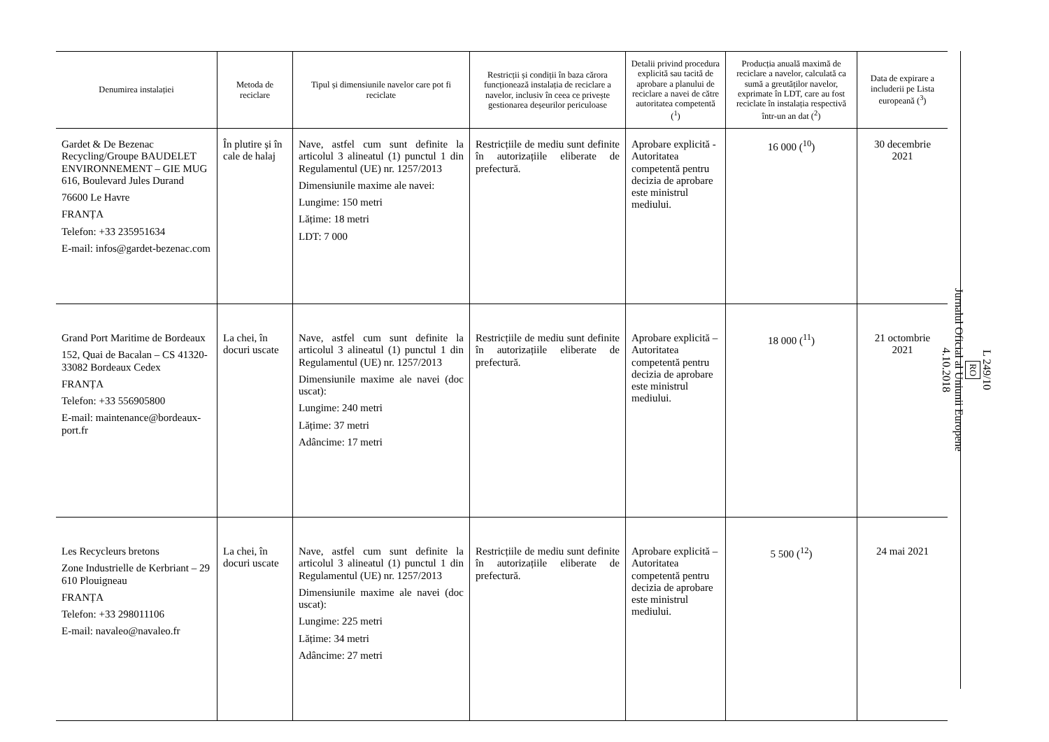| Denumirea instalației | Metoda de reciclare | Tipul și dimensiunile navelor care pot fi reciclate | Restricții și condiții în baza cărora funcționează instalația de reciclare a navelor, inclusiv în ceea ce privește gestionarea deșeurilor periculoase | Detalii privind procedura explicită sau tacită de aprobare a planului de reciclare a navei de către autoritatea competentă (<sup>1</sup>) | Producția anuală maximă de reciclare a navelor, calculată ca sumă a greutăților navelor, exprimate în LDT, care au fost reciclate în instalația respectivă într-un an dat (<sup>2</sup>) | Data de expirare a includerii pe Lista europeană (<sup>3</sup>) |
| --- | --- | --- | --- | --- | --- | --- |
| Gardet & De Bezenac Recycling/Groupe BAUDELET ENVIRONNEMENT – GIE MUG 616, Boulevard Jules Durand 76600 Le Havre FRANȚA Telefon: +33 235951634 E-mail: infos@gardet-bezenac.com | În plutire și în cale de halaj | Nave, astfel cum sunt definite la articolul 3 alineatul (1) punctul 1 din Regulamentul (UE) nr. 1257/2013 Dimensiunile maxime ale navei: Lungime: 150 metri Lățime: 18 metri LDT: 7 000 | Restricțiile de mediu sunt definite în autorizațiile eliberate de prefectură. | Aprobare explicită - Autoritatea competentă pentru decizia de aprobare este ministrul mediului. | 16 000 (<sup>10</sup>) | 30 decembrie 2021 |
| Grand Port Maritime de Bordeaux 152, Quai de Bacalan – CS 41320-33082 Bordeaux Cedex FRANȚA Telefon: +33 556905800 E-mail: maintenance@bordeaux-port.fr | La chei, în docuri uscate | Nave, astfel cum sunt definite la articolul 3 alineatul (1) punctul 1 din Regulamentul (UE) nr. 1257/2013 Dimensiunile maxime ale navei (doc uscat): Lungime: 240 metri Lățime: 37 metri Adâncime: 17 metri | Restricțiile de mediu sunt definite în autorizațiile eliberate de prefectură. | Aprobare explicită – Autoritatea competentă pentru decizia de aprobare este ministrul mediului. | 18 000 (<sup>11</sup>) | 21 octombrie 2021 |
| Les Recycleurs bretons Zone Industrielle de Kerbriant – 29 610 Plouigneau FRANȚA Telefon: +33 298011106 E-mail: navaleo@navaleo.fr | La chei, în docuri uscate | Nave, astfel cum sunt definite la articolul 3 alineatul (1) punctul 1 din Regulamentul (UE) nr. 1257/2013 Dimensiunile maxime ale navei (doc uscat): Lungime: 225 metri Lățime: 34 metri Adâncime: 27 metri | Restricțiile de mediu sunt definite în autorizațiile eliberate de prefectură. | Aprobare explicită – Autoritatea competentă pentru decizia de aprobare este ministrul mediului. | 5 500 (<sup>12</sup>) | 24 mai 2021 |
L 249/10
RO
Jurnalul Oficial al Uniunii Europene
4.10.2018